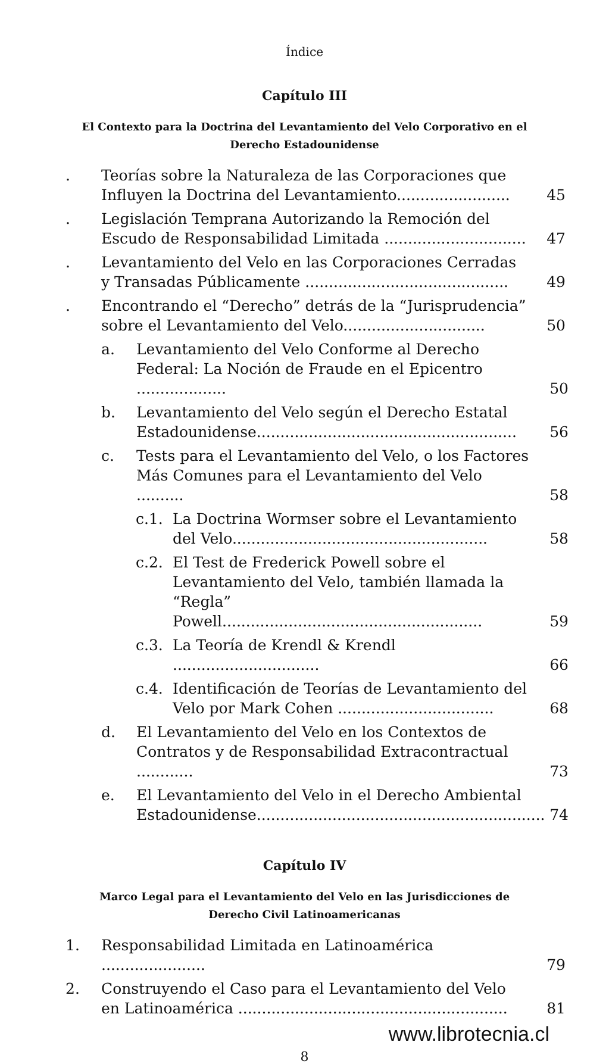Índice
Capítulo III
El Contexto para la Doctrina del Levantamiento del Velo Corporativo en el Derecho Estadounidense
. Teorías sobre la Naturaleza de las Corporaciones que Influyen la Doctrina del Levantamiento........................ 45
. Legislación Temprana Autorizando la Remoción del Escudo de Responsabilidad Limitada .............................. 47
. Levantamiento del Velo en las Corporaciones Cerradas y Transadas Públicamente ........................................... 49
. Encontrando el “Derecho” detrás de la “Jurisprudencia” sobre el Levantamiento del Velo.............................. 50
a. Levantamiento del Velo Conforme al Derecho Federal: La Noción de Fraude en el Epicentro ................... 50
b. Levantamiento del Velo según el Derecho Estatal Estadounidense....................................................... 56
c. Tests para el Levantamiento del Velo, o los Factores Más Comunes para el Levantamiento del Velo .......... 58
c.1. La Doctrina Wormser sobre el Levantamiento del Velo...................................................... 58
c.2. El Test de Frederick Powell sobre el Levantamiento del Velo, también llamada la “Regla” Powell....................................................... 59
c.3. La Teoría de Krendl & Krendl ............................... 66
c.4. Identificación de Teorías de Levantamiento del Velo por Mark Cohen ................................. 68
d. El Levantamiento del Velo en los Contextos de Contratos y de Responsabilidad Extracontractual ............ 73
e. El Levantamiento del Velo in el Derecho Ambiental Estadounidense............................................................. 74
Capítulo IV
Marco Legal para el Levantamiento del Velo en las Jurisdicciones de Derecho Civil Latinoamericanas
1. Responsabilidad Limitada en Latinoamérica ...................... 79
2. Construyendo el Caso para el Levantamiento del Velo en Latinoamérica ......................................................... 81
www.librotecnia.cl
8